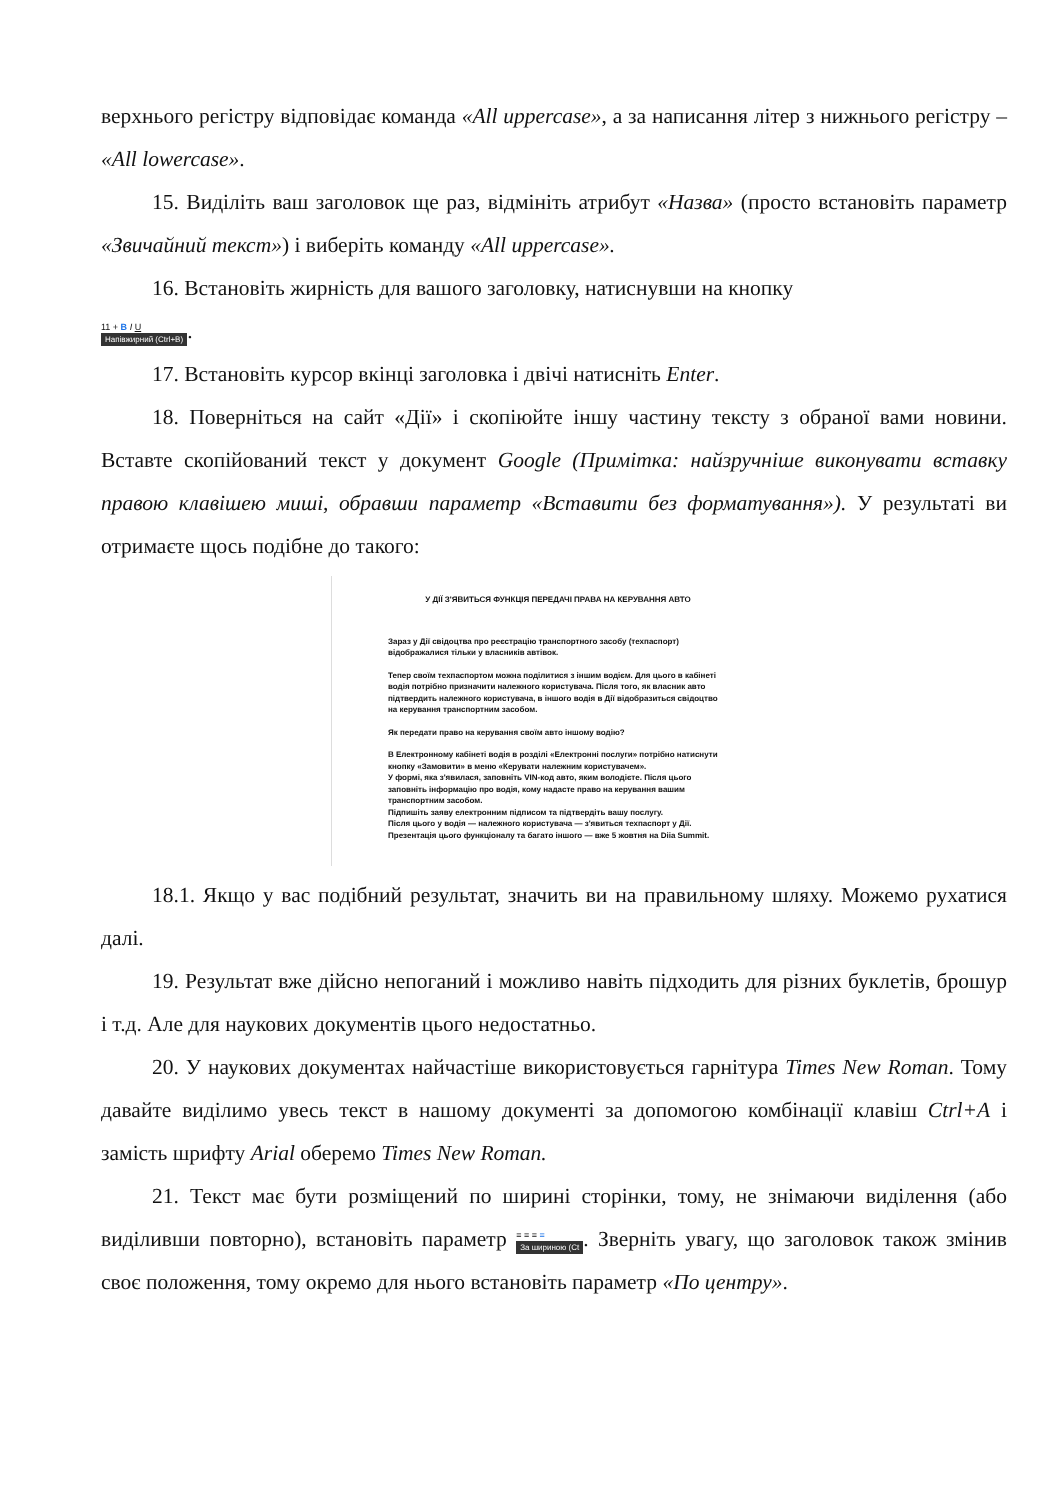верхнього регістру відповідає команда «All uppercase», а за написання літер з нижнього регістру – «All lowercase».
15. Виділіть ваш заголовок ще раз, відмініть атрибут «Назва» (просто встановіть параметр «Звичайний текст») і виберіть команду «All uppercase».
16. Встановіть жирність для вашого заголовку, натиснувши на кнопку
11 + B I U
Напівжирний (Ctrl+B).
17. Встановіть курсор вкінці заголовка і двічі натисніть Enter.
18. Поверніться на сайт «Дії» і скопіюйте іншу частину тексту з обраної вами новини. Вставте скопійований текст у документ Google (Примітка: найзручніше виконувати вставку правою клавішею миші, обравши параметр «Вставити без форматування»). У результаті ви отримаєте щось подібне до такого:
У ДІЇ З'ЯВИТЬСЯ ФУНКЦІЯ ПЕРЕДАЧІ ПРАВА НА КЕРУВАННЯ АВТО
Зараз у Дії свідоцтва про реєстрацію транспортного засобу (техпаспорт) відображалися тільки у власників автівок.
Тепер своїм техпаспортом можна поділитися з іншим водієм. Для цього в кабінеті водія потрібно призначити належного користувача. Після того, як власник авто підтвердить належного користувача, в іншого водія в Дії відобразиться свідоцтво на керування транспортним засобом.
Як передати право на керування своїм авто іншому водію?
В Електронному кабінеті водія в розділі «Електронні послуги» потрібно натиснути кнопку «Замовити» в меню «Керувати належним користувачем».
У формі, яка з'явилася, заповніть VIN-код авто, яким володієте. Після цього заповніть інформацію про водія, кому надасте право на керування вашим транспортним засобом.
Підпишіть заяву електронним підписом та підтвердіть вашу послугу.
Після цього у водія — належного користувача — з'явиться техпаспорт у Дії.
Презентація цього функціоналу та багато іншого — вже 5 жовтня на Diia Summit.
18.1. Якщо у вас подібний результат, значить ви на правильному шляху. Можемо рухатися далі.
19. Результат вже дійсно непоганий і можливо навіть підходить для різних буклетів, брошур і т.д. Але для наукових документів цього недостатньо.
20. У наукових документах найчастіше використовується гарнітура Times New Roman. Тому давайте виділимо увесь текст в нашому документі за допомогою комбінації клавіш Ctrl+A і замість шрифту Arial оберемо Times New Roman.
21. Текст має бути розміщений по ширині сторінки, тому, не знімаючи виділення (або виділивши повторно), встановіть параметр ≡ ≡ ≡ ≡
За шириною (Ct. Зверніть увагу, що заголовок також змінив своє положення, тому окремо для нього встановіть параметр «По центру».